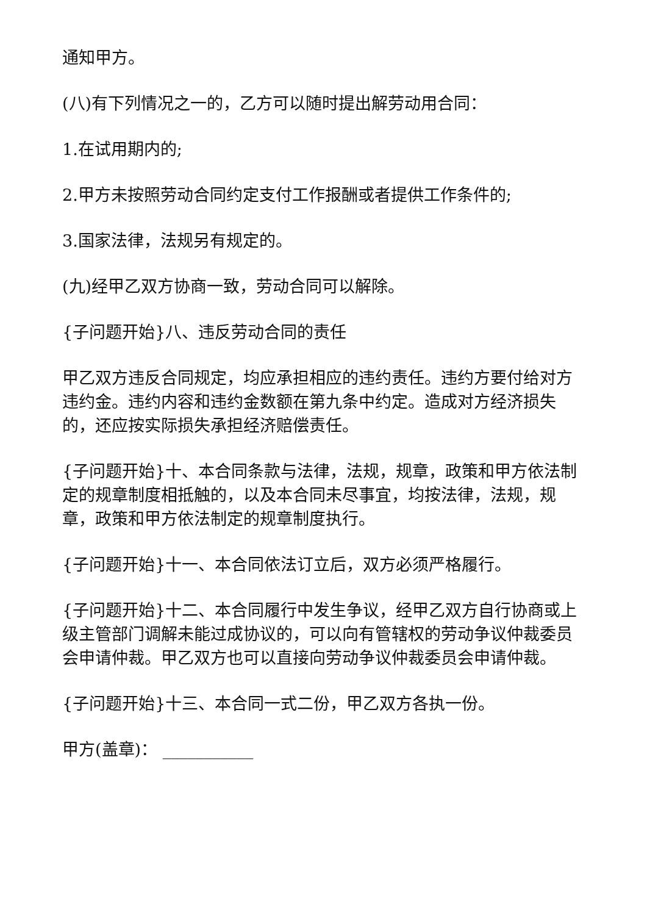通知甲方。
(八)有下列情况之一的，乙方可以随时提出解劳动用合同：
1.在试用期内的;
2.甲方未按照劳动合同约定支付工作报酬或者提供工作条件的;
3.国家法律，法规另有规定的。
(九)经甲乙双方协商一致，劳动合同可以解除。
{子问题开始}八、违反劳动合同的责任
甲乙双方违反合同规定，均应承担相应的违约责任。违约方要付给对方违约金。违约内容和违约金数额在第九条中约定。造成对方经济损失的，还应按实际损失承担经济赔偿责任。
{子问题开始}十、本合同条款与法律，法规，规章，政策和甲方依法制定的规章制度相抵触的，以及本合同未尽事宜，均按法律，法规，规章，政策和甲方依法制定的规章制度执行。
{子问题开始}十一、本合同依法订立后，双方必须严格履行。
{子问题开始}十二、本合同履行中发生争议，经甲乙双方自行协商或上级主管部门调解未能过成协议的，可以向有管辖权的劳动争议仲裁委员会申请仲裁。甲乙双方也可以直接向劳动争议仲裁委员会申请仲裁。
{子问题开始}十三、本合同一式二份，甲乙双方各执一份。
甲方(盖章)： ___________